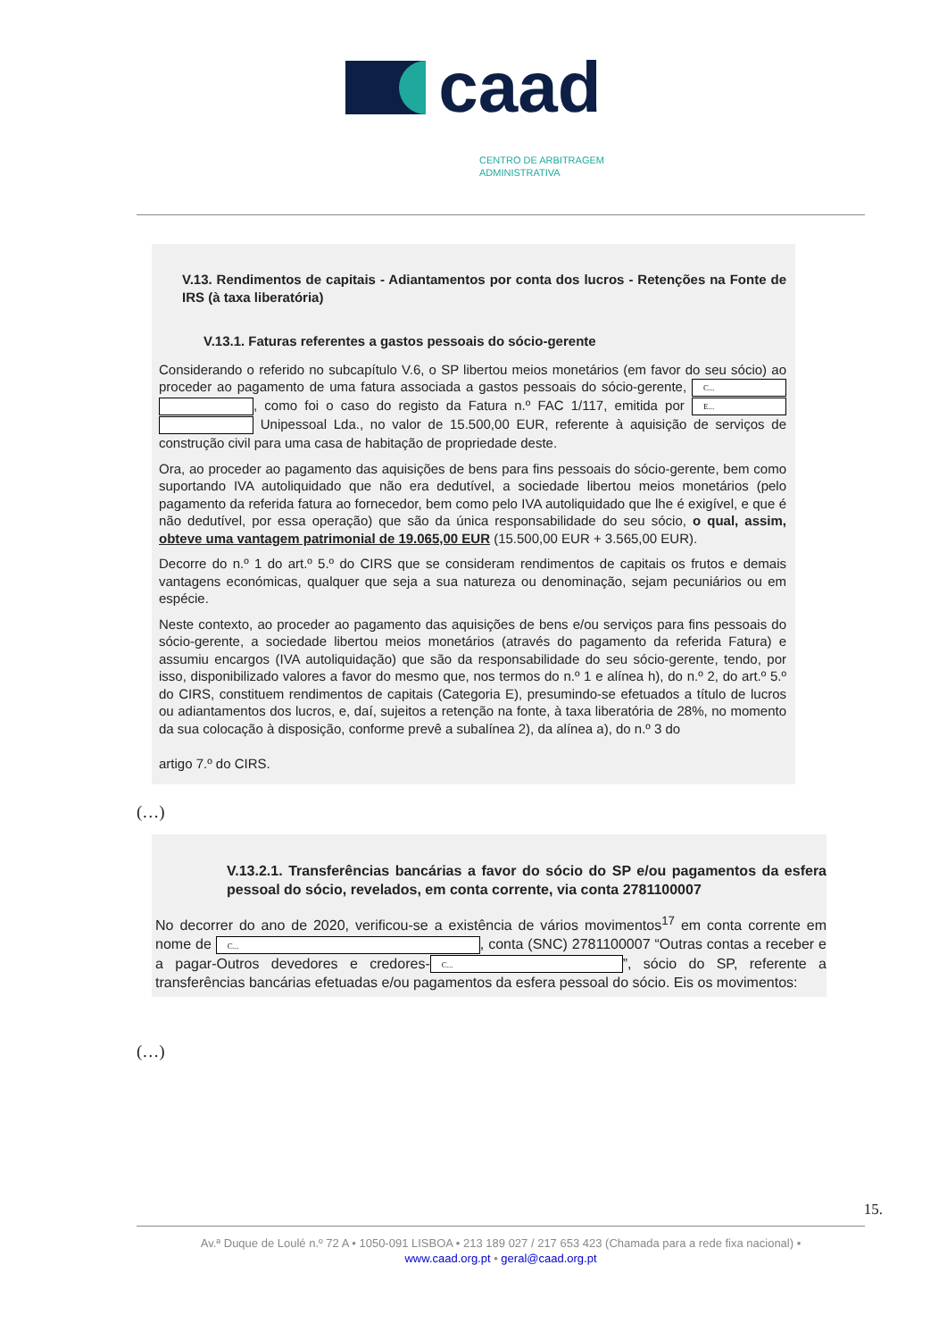caad
CENTRO DE ARBITRAGEM
ADMINISTRATIVA
V.13. Rendimentos de capitais - Adiantamentos por conta dos lucros - Retenções na Fonte de IRS (à taxa liberatória)
V.13.1. Faturas referentes a gastos pessoais do sócio-gerente
Considerando o referido no subcapítulo V.6, o SP libertou meios monetários (em favor do seu sócio) ao proceder ao pagamento de uma fatura associada a gastos pessoais do sócio-gerente, C... , como foi o caso do registo da Fatura n.º FAC 1/117, emitida por E... Unipessoal Lda., no valor de 15.500,00 EUR, referente à aquisição de serviços de construção civil para uma casa de habitação de propriedade deste.
Ora, ao proceder ao pagamento das aquisições de bens para fins pessoais do sócio-gerente, bem como suportando IVA autoliquidado que não era dedutível, a sociedade libertou meios monetários (pelo pagamento da referida fatura ao fornecedor, bem como pelo IVA autoliquidado que lhe é exigível, e que é não dedutível, por essa operação) que são da única responsabilidade do seu sócio, o qual, assim, obteve uma vantagem patrimonial de 19.065,00 EUR (15.500,00 EUR + 3.565,00 EUR).
Decorre do n.º 1 do art.º 5.º do CIRS que se consideram rendimentos de capitais os frutos e demais vantagens económicas, qualquer que seja a sua natureza ou denominação, sejam pecuniários ou em espécie.
Neste contexto, ao proceder ao pagamento das aquisições de bens e/ou serviços para fins pessoais do sócio-gerente, a sociedade libertou meios monetários (através do pagamento da referida Fatura) e assumiu encargos (IVA autoliquidação) que são da responsabilidade do seu sócio-gerente, tendo, por isso, disponibilizado valores a favor do mesmo que, nos termos do n.º 1 e alínea h), do n.º 2, do art.º 5.º do CIRS, constituem rendimentos de capitais (Categoria E), presumindo-se efetuados a título de lucros ou adiantamentos dos lucros, e, daí, sujeitos a retenção na fonte, à taxa liberatória de 28%, no momento da sua colocação à disposição, conforme prevê a subalínea 2), da alínea a), do n.º 3 do
artigo 7.º do CIRS.
(…)
V.13.2.1. Transferências bancárias a favor do sócio do SP e/ou pagamentos da esfera pessoal do sócio, revelados, em conta corrente, via conta 2781100007
No decorrer do ano de 2020, verificou-se a existência de vários movimentos<sup>17</sup> em conta corrente em nome de C..., conta (SNC) 2781100007 “Outras contas a receber e a pagar-Outros devedores e credores- C...”, sócio do SP, referente a transferências bancárias efetuadas e/ou pagamentos da esfera pessoal do sócio. Eis os movimentos:
(…)
15.
Av.ª Duque de Loulé n.º 72 A • 1050-091 LISBOA • 213 189 027 / 217 653 423 (Chamada para a rede fixa nacional) •
www.caad.org.pt • geral@caad.org.pt